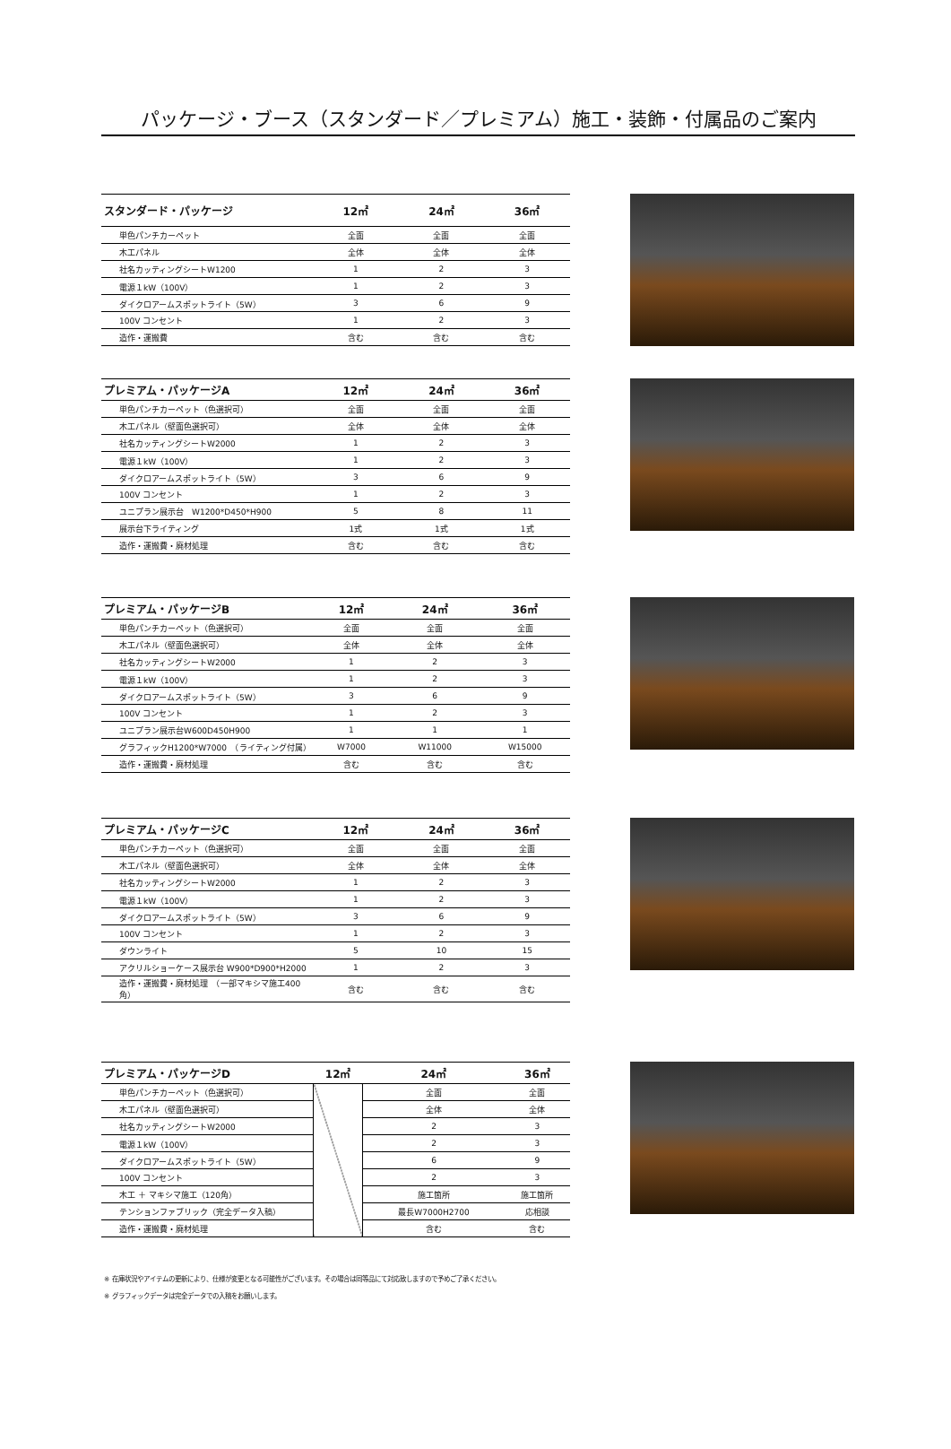パッケージ・ブース（スタンダード／プレミアム）施工・装飾・付属品のご案内
| スタンダード・パッケージ | 12㎡ | 24㎡ | 36㎡ |
| --- | --- | --- | --- |
| 単色パンチカーペット | 全面 | 全面 | 全面 |
| 木工パネル | 全体 | 全体 | 全体 |
| 社名カッティングシートW1200 | 1 | 2 | 3 |
| 電源１kW（100V） | 1 | 2 | 3 |
| ダイクロアームスポットライト（5W） | 3 | 6 | 9 |
| 100V コンセント | 1 | 2 | 3 |
| 造作・運搬費 | 含む | 含む | 含む |
| プレミアム・パッケージA | 12㎡ | 24㎡ | 36㎡ |
| --- | --- | --- | --- |
| 単色パンチカーペット（色選択可） | 全面 | 全面 | 全面 |
| 木工パネル（壁面色選択可） | 全体 | 全体 | 全体 |
| 社名カッティングシートW2000 | 1 | 2 | 3 |
| 電源１kW（100V） | 1 | 2 | 3 |
| ダイクロアームスポットライト（5W） | 3 | 6 | 9 |
| 100V コンセント | 1 | 2 | 3 |
| ユニプラン展示台 W1200*D450*H900 | 5 | 8 | 11 |
| 展示台下ライティング | 1式 | 1式 | 1式 |
| 造作・運搬費・廃材処理 | 含む | 含む | 含む |
| プレミアム・パッケージB | 12㎡ | 24㎡ | 36㎡ |
| --- | --- | --- | --- |
| 単色パンチカーペット（色選択可） | 全面 | 全面 | 全面 |
| 木工パネル（壁面色選択可） | 全体 | 全体 | 全体 |
| 社名カッティングシートW2000 | 1 | 2 | 3 |
| 電源１kW（100V） | 1 | 2 | 3 |
| ダイクロアームスポットライト（5W） | 3 | 6 | 9 |
| 100V コンセント | 1 | 2 | 3 |
| ユニプラン展示台W600D450H900 | 1 | 1 | 1 |
| グラフィックH1200*W7000 （ライティング付属） | W7000 | W11000 | W15000 |
| 造作・運搬費・廃材処理 | 含む | 含む | 含む |
| プレミアム・パッケージC | 12㎡ | 24㎡ | 36㎡ |
| --- | --- | --- | --- |
| 単色パンチカーペット（色選択可） | 全面 | 全面 | 全面 |
| 木工パネル（壁面色選択可） | 全体 | 全体 | 全体 |
| 社名カッティングシートW2000 | 1 | 2 | 3 |
| 電源１kW（100V） | 1 | 2 | 3 |
| ダイクロアームスポットライト（5W） | 3 | 6 | 9 |
| 100V コンセント | 1 | 2 | 3 |
| ダウンライト | 5 | 10 | 15 |
| アクリルショーケース展示台 W900*D900*H2000 | 1 | 2 | 3 |
| 造作・運搬費・廃材処理 （一部マキシマ施工400角） | 含む | 含む | 含む |
| プレミアム・パッケージD | 12㎡ | 24㎡ | 36㎡ |
| --- | --- | --- | --- |
| 単色パンチカーペット（色選択可） | | 全面 | 全面 |
| 木工パネル（壁面色選択可） | | 全体 | 全体 |
| 社名カッティングシートW2000 | | 2 | 3 |
| 電源１kW（100V） | | 2 | 3 |
| ダイクロアームスポットライト（5W） | | 6 | 9 |
| 100V コンセント | | 2 | 3 |
| 木工 ＋ マキシマ施工（120角） | | 施工箇所 | 施工箇所 |
| テンションファブリック（完全データ入稿） | | 最長W7000H2700 | 応相談 |
| 造作・運搬費・廃材処理 | | 含む | 含む |
※ 在庫状況やアイテムの更新により、仕様が変更となる可能性がございます。その場合は同等品にて対応致しますので予めご了承ください。
※ グラフィックデータは完全データでの入稿をお願いします。